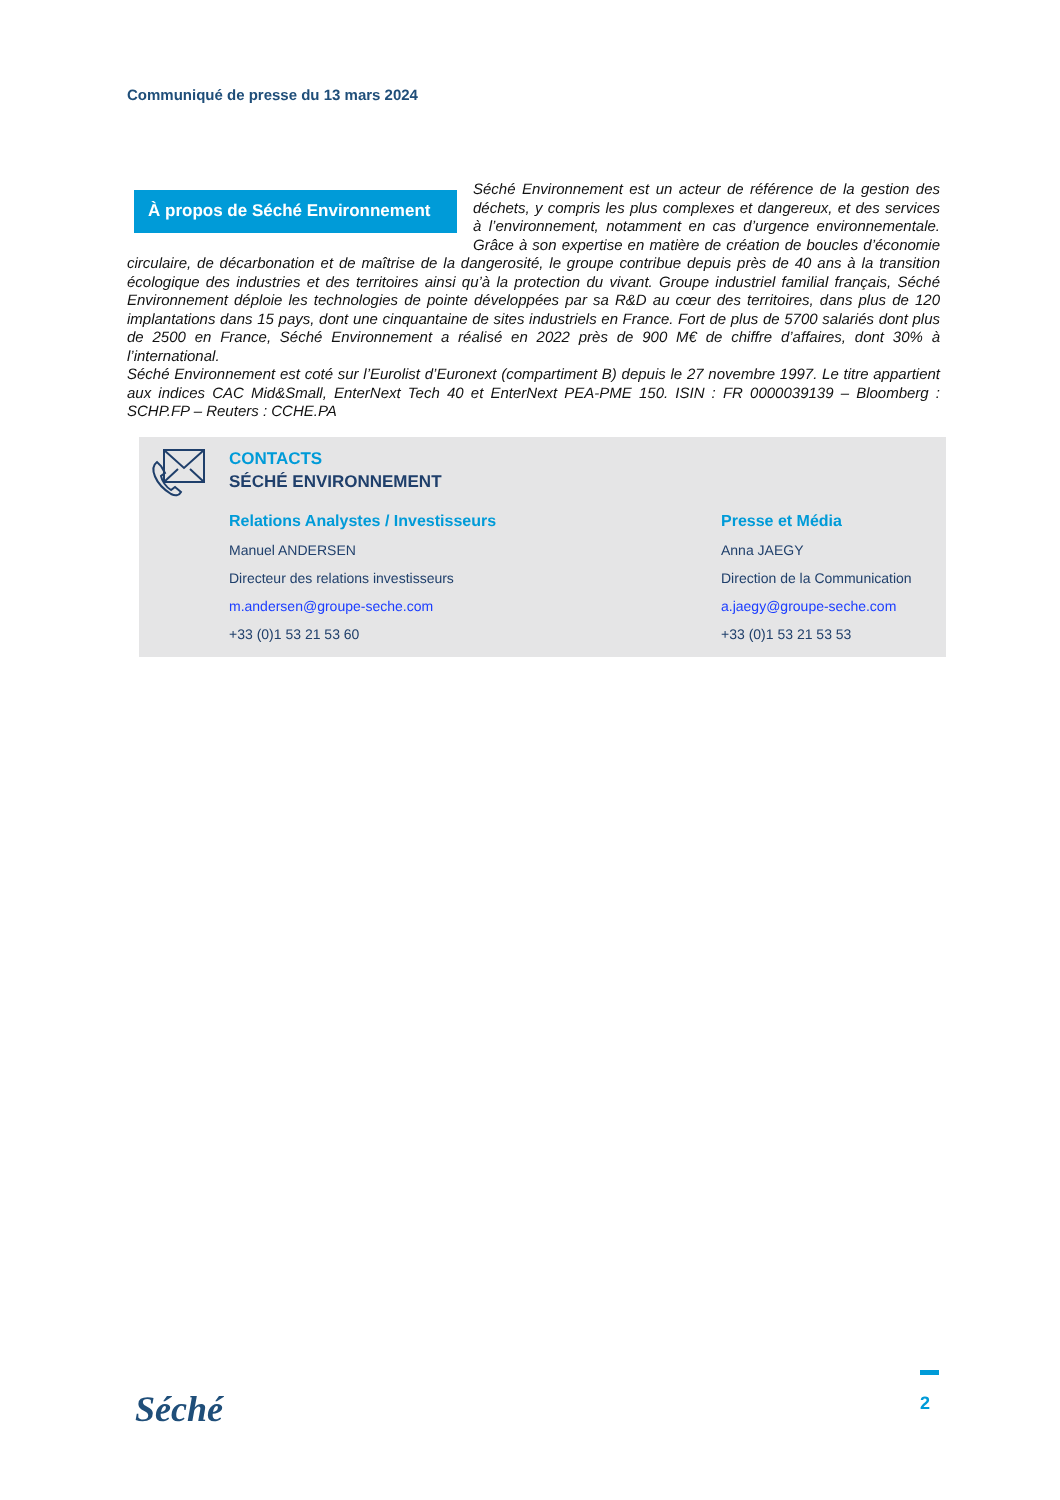Communiqué de presse du 13 mars 2024
À propos de Séché Environnement
Séché Environnement est un acteur de référence de la gestion des déchets, y compris les plus complexes et dangereux, et des services à l’environnement, notamment en cas d’urgence environnementale. Grâce à son expertise en matière de création de boucles d’économie circulaire, de décarbonation et de maîtrise de la dangerosité, le groupe contribue depuis près de 40 ans à la transition écologique des industries et des territoires ainsi qu’à la protection du vivant. Groupe industriel familial français, Séché Environnement déploie les technologies de pointe développées par sa R&D au cœur des territoires, dans plus de 120 implantations dans 15 pays, dont une cinquantaine de sites industriels en France. Fort de plus de 5700 salariés dont plus de 2500 en France, Séché Environnement a réalisé en 2022 près de 900 M€ de chiffre d’affaires, dont 30% à l’international.
Séché Environnement est coté sur l’Eurolist d’Euronext (compartiment B) depuis le 27 novembre 1997. Le titre appartient aux indices CAC Mid&Small, EnterNext Tech 40 et EnterNext PEA-PME 150. ISIN : FR 0000039139 – Bloomberg : SCHP.FP – Reuters : CCHE.PA
CONTACTS
SÉCHÉ ENVIRONNEMENT
Relations Analystes / Investisseurs
Manuel ANDERSEN
Directeur des relations investisseurs
m.andersen@groupe-seche.com
+33 (0)1 53 21 53 60
Presse et Média
Anna JAEGY
Direction de la Communication
a.jaegy@groupe-seche.com
+33 (0)1 53 21 53 53
Séché
2